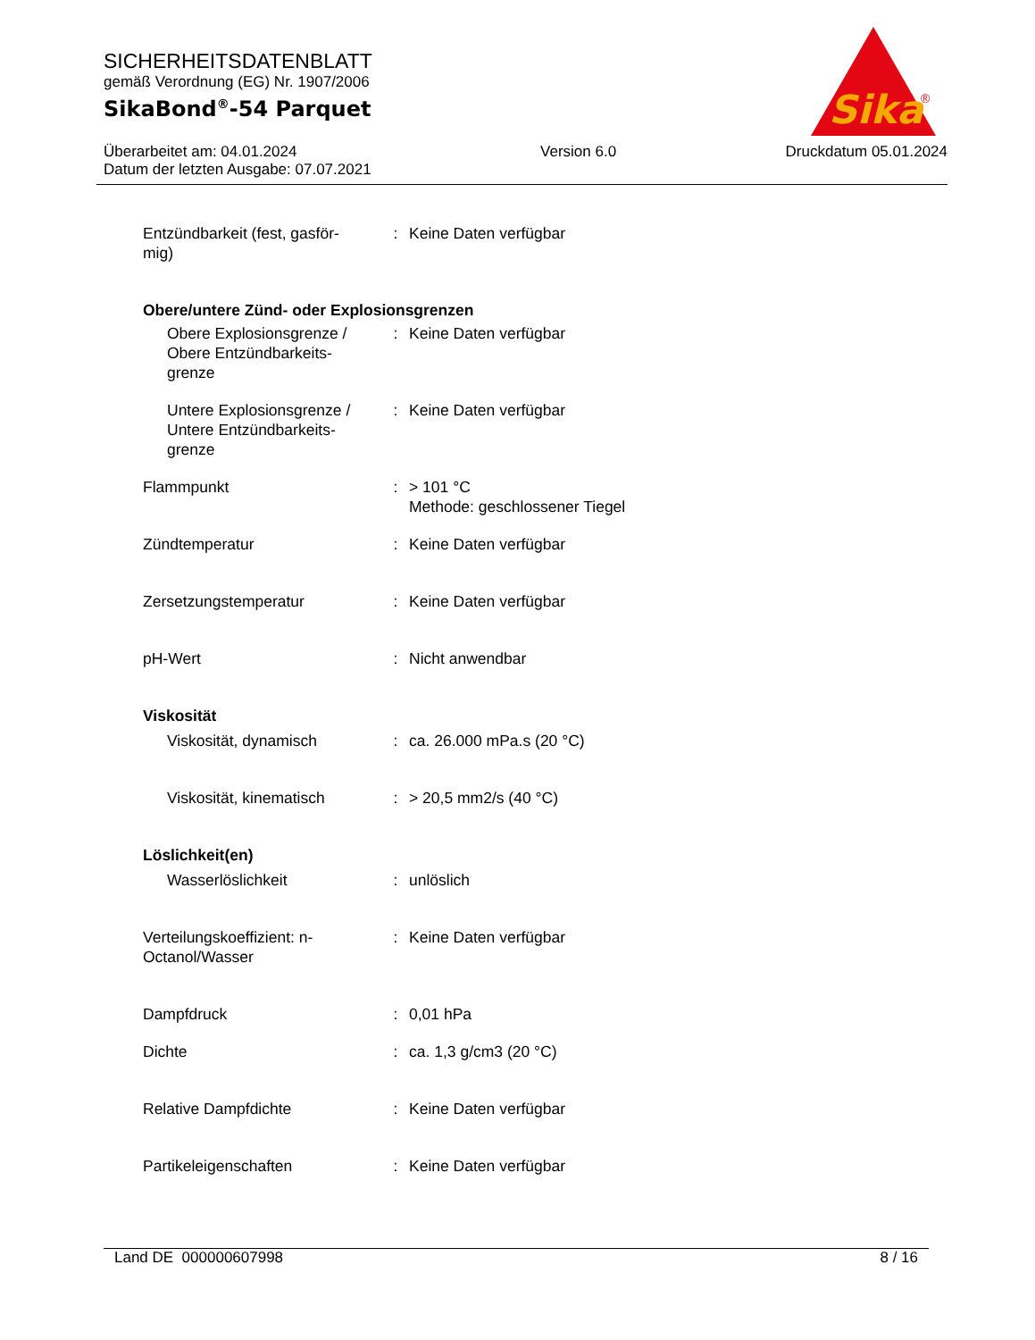SICHERHEITSDATENBLATT
gemäß Verordnung (EG) Nr. 1907/2006
SikaBond<sup>®</sup>-54 Parquet
Überarbeitet am: 04.01.2024
Datum der letzten Ausgabe: 07.07.2021
Version 6.0 Druckdatum 05.01.2024
Sika
®
| Entzündbarkeit (fest, gasför- mig) | : | Keine Daten verfügbar |
| Obere/untere Zünd- oder Explosionsgrenzen | | |
| Obere Explosionsgrenze / Obere Entzündbarkeits- grenze | : | Keine Daten verfügbar |
| Untere Explosionsgrenze / Untere Entzündbarkeits- grenze | : | Keine Daten verfügbar |
| Flammpunkt | : | > 101 °C Methode: geschlossener Tiegel |
| Zündtemperatur | : | Keine Daten verfügbar |
| Zersetzungstemperatur | : | Keine Daten verfügbar |
| pH-Wert | : | Nicht anwendbar |
| Viskosität | | |
| Viskosität, dynamisch | : | ca. 26.000 mPa.s (20 °C) |
| Viskosität, kinematisch | : | > 20,5 mm2/s (40 °C) |
| Löslichkeit(en) | | |
| Wasserlöslichkeit | : | unlöslich |
| Verteilungskoeffizient: n- Octanol/Wasser | : | Keine Daten verfügbar |
| Dampfdruck | : | 0,01 hPa |
| Dichte | : | ca. 1,3 g/cm3 (20 °C) |
| Relative Dampfdichte | : | Keine Daten verfügbar |
| Partikeleigenschaften | : | Keine Daten verfügbar |
Land DE 000000607998 8 / 16